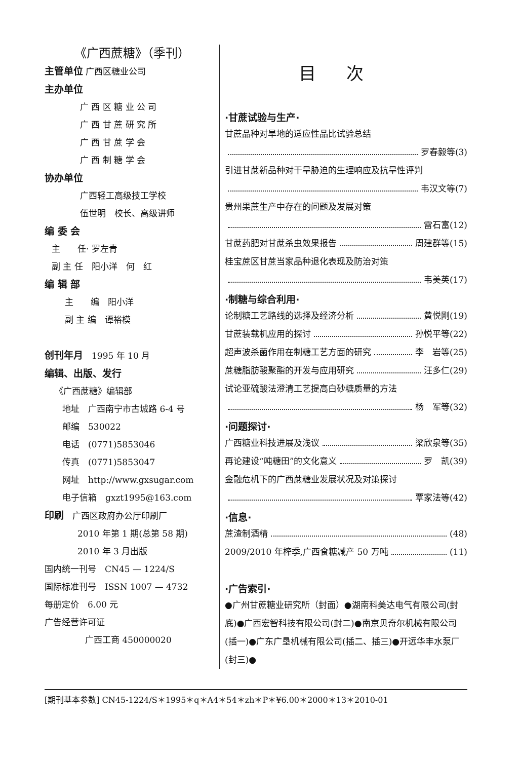《广西蔗糖》（季刊）
主管单位 广西区糖业公司
主办单位
广 西 区 糖 业 公 司
广 西 甘 蔗 研 究 所
广 西 甘 蔗 学 会
广 西 制 糖 学 会
协办单位
广西轻工高级技工学校
伍世明　校长、高级讲师
编 委 会
主　　任· 罗左青
副 主 任　阳小洋　何　红
编 辑 部
主　　编　阳小洋
副 主 编　谭裕模
创刊年月　1995 年 10 月
编辑、出版、发行
《广西蔗糖》编辑部
地址　广西南宁市古城路 6-4 号
邮编　530022
电话　(0771)5853046
传真　(0771)5853047
网址　http://www.gxsugar.com
电子信箱　gxzt1995@163.com
印刷　广西区政府办公厅印刷厂
2010 年第 1 期(总第 58 期)
2010 年 3 月出版
国内统一刊号　CN45 — 1224/S
国际标准刊号　ISSN 1007 — 4732
每册定价　6.00 元
广告经营许可证
广西工商 450000020
目次
·甘蔗试验与生产·
甘蔗品种对旱地的适应性品比试验总结
罗春毅等(3)
引进甘蔗新品种对干旱胁迫的生理响应及抗旱性评判
韦汉文等(7)
贵州果蔗生产中存在的问题及发展对策
雷石富(12)
甘蔗药肥对甘蔗杀虫效果报告 周建群等(15)
桂宝蔗区甘蔗当家品种退化表现及防治对策
韦美英(17)
·制糖与综合利用·
论制糖工艺路线的选择及经济分析 黄悦刚(19)
甘蔗装载机应用的探讨 孙悦平等(22)
超声波杀菌作用在制糖工艺方面的研究 李　岩等(25)
蔗糖脂肪酸聚酯的开发与应用研究 汪多仁(29)
试论亚硫酸法澄清工艺提高白砂糖质量的方法
杨　军等(32)
·问题探讨·
广西糖业科技进展及浅议 梁欣泉等(35)
再论建设“吨糖田”的文化意义 罗　凯(39)
金融危机下的广西蔗糖业发展状况及对策探讨
覃家法等(42)
·信息·
蔗渣制酒精 (48)
2009/2010 年榨季,广西食糖减产 50 万吨 (11)
·广告索引·
●广州甘蔗糖业研究所（封面）●湖南科美达电气有限公司(封底)●广西宏智科技有限公司(封二)●南京贝奇尔机械有限公司(插一)●广东广垦机械有限公司(插二、插三)●开远华丰水泵厂(封三)●
[期刊基本参数] CN45-1224/S＊1995＊q＊A4＊54＊zh＊P＊¥6.00＊2000＊13＊2010-01